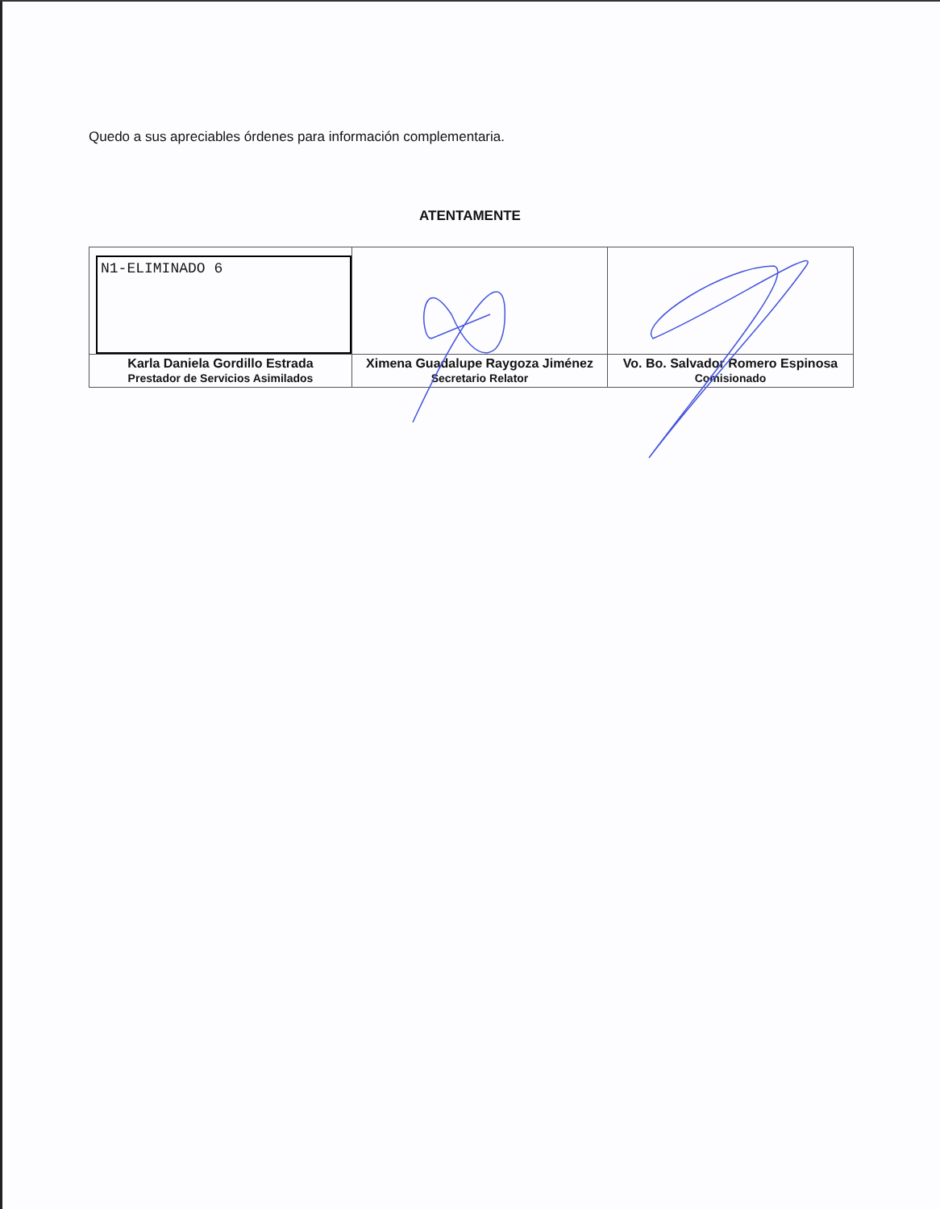Quedo a sus apreciables órdenes para información complementaria.
ATENTAMENTE
| N1-ELIMINADO 6 | | |
| Karla Daniela Gordillo Estrada Prestador de Servicios Asimilados | Ximena Guadalupe Raygoza Jiménez Secretario Relator | Vo. Bo. Salvador Romero Espinosa Comisionado |